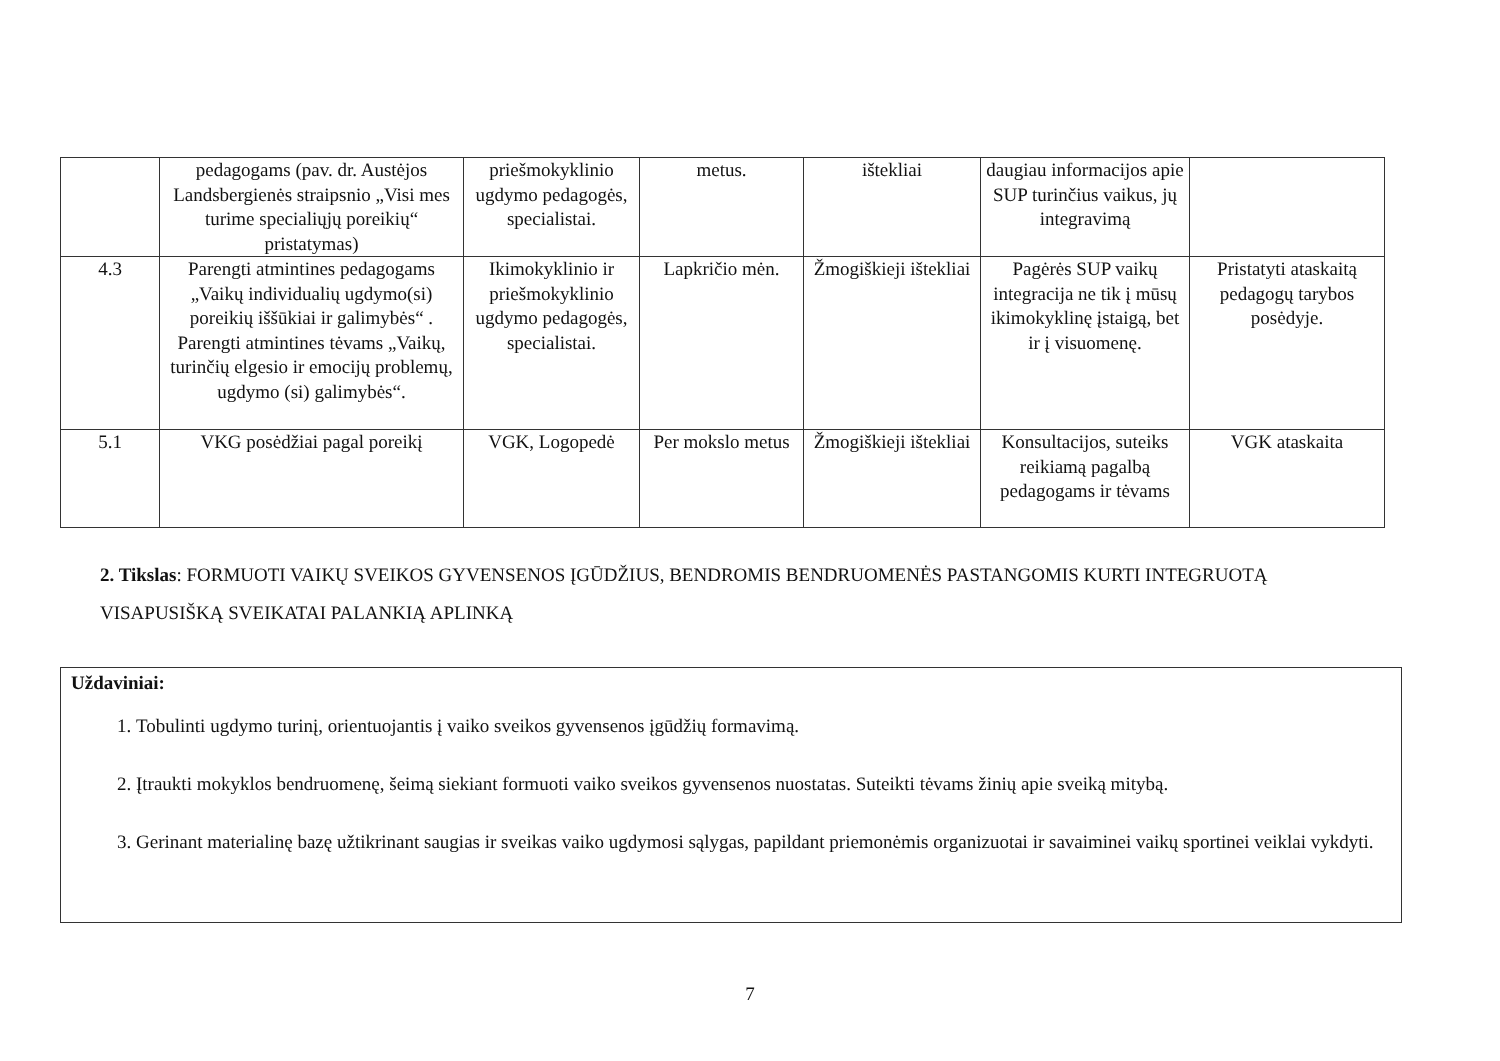| | pedagogams (pav. dr. Austėjos Landsbergienės straipsnio „Visi mes turime specialiųjų poreikių“ pristatymas) | priešmokyklinio ugdymo pedagogės, specialistai. | metus. | ištekliai | daugiau informacijos apie SUP turinčius vaikus, jų integravimą | |
| 4.3 | Parengti atmintines pedagogams „Vaikų individualių ugdymo(si) poreikių iššūkiai ir galimybės“ . Parengti atmintines tėvams „Vaikų, turinčių elgesio ir emocijų problemų, ugdymo (si) galimybės“. | Ikimokyklinio ir priešmokyklinio ugdymo pedagogės, specialistai. | Lapkričio mėn. | Žmogiškieji ištekliai | Pagėrės SUP vaikų integracija ne tik į mūsų ikimokyklinę įstaigą, bet ir į visuomenę. | Pristatyti ataskaitą pedagogų tarybos posėdyje. |
| 5.1 | VKG posėdžiai pagal poreikį | VGK, Logopedė | Per mokslo metus | Žmogiškieji ištekliai | Konsultacijos, suteiks reikiamą pagalbą pedagogams ir tėvams | VGK ataskaita |
2. Tikslas: FORMUOTI VAIKŲ SVEIKOS GYVENSENOS ĮGŪDŽIUS, BENDROMIS BENDRUOMENĖS PASTANGOMIS KURTI INTEGRUOTĄ VISAPUSIŠKĄ SVEIKATAI PALANKIĄ APLINKĄ
Uždaviniai:
1. Tobulinti ugdymo turinį, orientuojantis į vaiko sveikos gyvensenos įgūdžių formavimą.
2. Įtraukti mokyklos bendruomenę, šeimą siekiant formuoti vaiko sveikos gyvensenos nuostatas. Suteikti tėvams žinių apie sveiką mitybą.
3. Gerinant materialinę bazę užtikrinant saugias ir sveikas vaiko ugdymosi sąlygas, papildant priemonėmis organizuotai ir savaiminei vaikų sportinei veiklai vykdyti.
7